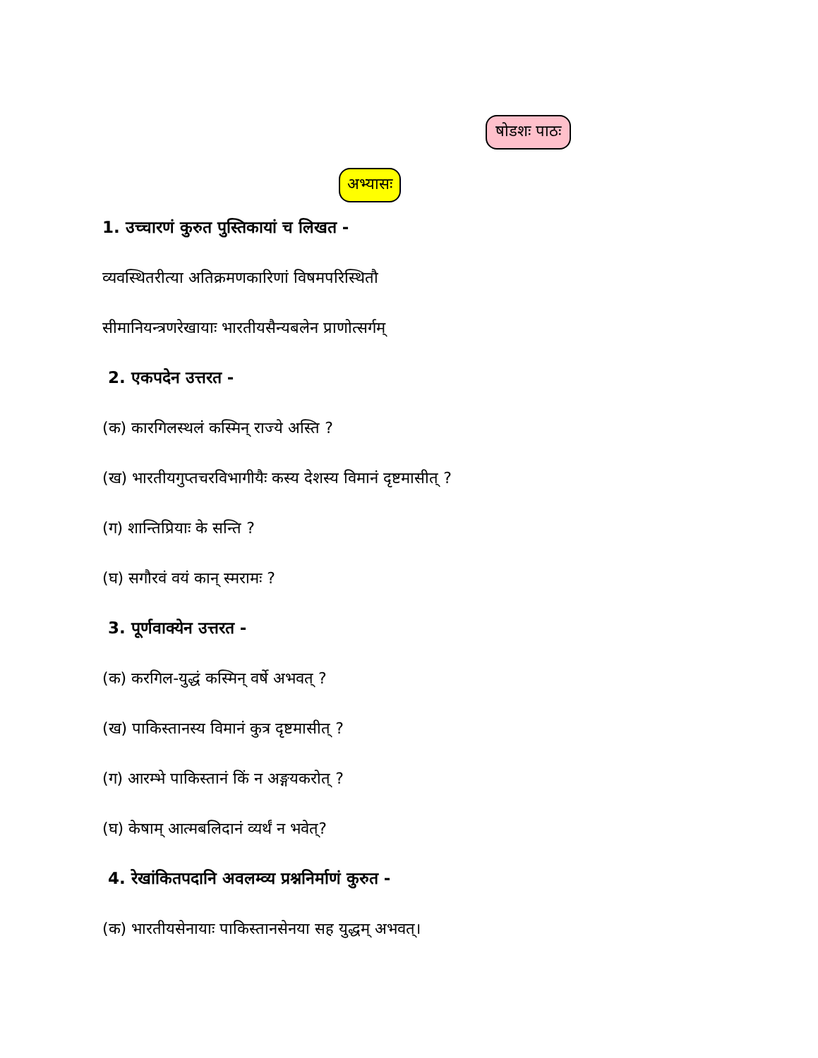षोडशः पाठः
अभ्यासः
1. उच्चारणं कुरुत पुस्तिकायां च लिखत -
व्यवस्थितरीत्या अतिक्रमणकारिणां विषमपरिस्थितौ
सीमानियन्त्रणरेखायाः भारतीयसैन्यबलेन प्राणोत्सर्गम्
2. एकपदेन उत्तरत -
(क) कारगिलस्थलं कस्मिन् राज्ये अस्ति ?
(ख) भारतीयगुप्तचरविभागीयैः कस्य देशस्य विमानं दृष्टमासीत् ?
(ग) शान्तिप्रियाः के सन्ति ?
(घ) सगौरवं वयं कान् स्मरामः ?
3. पूर्णवाक्येन उत्तरत -
(क) करगिल-युद्धं कस्मिन् वर्षे अभवत् ?
(ख) पाकिस्तानस्य विमानं कुत्र दृष्टमासीत् ?
(ग) आरम्भे पाकिस्तानं किं न अङ्गयकरोत् ?
(घ) केषाम् आत्मबलिदानं व्यर्थं न भवेत्?
4. रेखांकितपदानि अवलम्व्य प्रश्ननिर्माणं कुरुत -
(क) भारतीयसेनायाः पाकिस्तानसेनया सह युद्धम् अभवत्।